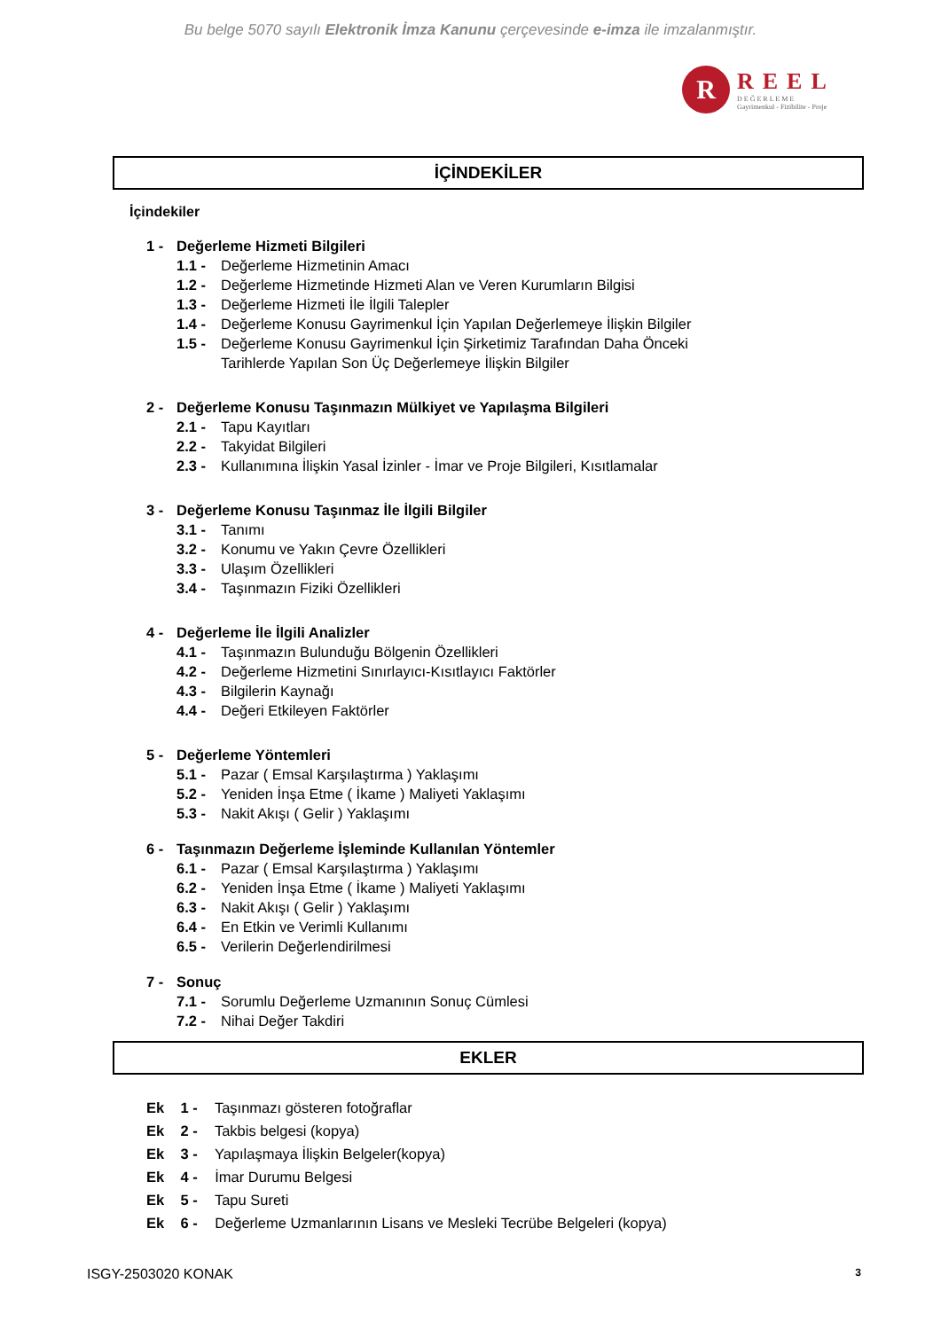Bu belge 5070 sayılı Elektronik İmza Kanunu çerçevesinde e-imza ile imzalanmıştır.
R
REEL
D E Ğ E R L E M E
Gayrimenkul - Fizibilite - Proje
İÇİNDEKİLER
İçindekiler
1 - Değerleme Hizmeti Bilgileri
1.1 - Değerleme Hizmetinin Amacı
1.2 - Değerleme Hizmetinde Hizmeti Alan ve Veren Kurumların Bilgisi
1.3 - Değerleme Hizmeti İle İlgili Talepler
1.4 - Değerleme Konusu Gayrimenkul İçin Yapılan Değerlemeye İlişkin Bilgiler
1.5 - Değerleme Konusu Gayrimenkul İçin Şirketimiz Tarafından Daha Önceki
Tarihlerde Yapılan Son Üç Değerlemeye İlişkin Bilgiler
2 - Değerleme Konusu Taşınmazın Mülkiyet ve Yapılaşma Bilgileri
2.1 - Tapu Kayıtları
2.2 - Takyidat Bilgileri
2.3 - Kullanımına İlişkin Yasal İzinler - İmar ve Proje Bilgileri, Kısıtlamalar
3 - Değerleme Konusu Taşınmaz İle İlgili Bilgiler
3.1 - Tanımı
3.2 - Konumu ve Yakın Çevre Özellikleri
3.3 - Ulaşım Özellikleri
3.4 - Taşınmazın Fiziki Özellikleri
4 - Değerleme İle İlgili Analizler
4.1 - Taşınmazın Bulunduğu Bölgenin Özellikleri
4.2 - Değerleme Hizmetini Sınırlayıcı-Kısıtlayıcı Faktörler
4.3 - Bilgilerin Kaynağı
4.4 - Değeri Etkileyen Faktörler
5 - Değerleme Yöntemleri
5.1 - Pazar ( Emsal Karşılaştırma ) Yaklaşımı
5.2 - Yeniden İnşa Etme ( İkame ) Maliyeti Yaklaşımı
5.3 - Nakit Akışı ( Gelir ) Yaklaşımı
6 - Taşınmazın Değerleme İşleminde Kullanılan Yöntemler
6.1 - Pazar ( Emsal Karşılaştırma ) Yaklaşımı
6.2 - Yeniden İnşa Etme ( İkame ) Maliyeti Yaklaşımı
6.3 - Nakit Akışı ( Gelir ) Yaklaşımı
6.4 - En Etkin ve Verimli Kullanımı
6.5 - Verilerin Değerlendirilmesi
7 - Sonuç
7.1 - Sorumlu Değerleme Uzmanının Sonuç Cümlesi
7.2 - Nihai Değer Takdiri
EKLER
Ek 1 - Taşınmazı gösteren fotoğraflar
Ek 2 - Takbis belgesi (kopya)
Ek 3 - Yapılaşmaya İlişkin Belgeler(kopya)
Ek 4 - İmar Durumu Belgesi
Ek 5 - Tapu Sureti
Ek 6 - Değerleme Uzmanlarının Lisans ve Mesleki Tecrübe Belgeleri (kopya)
ISGY-2503020 KONAK 3